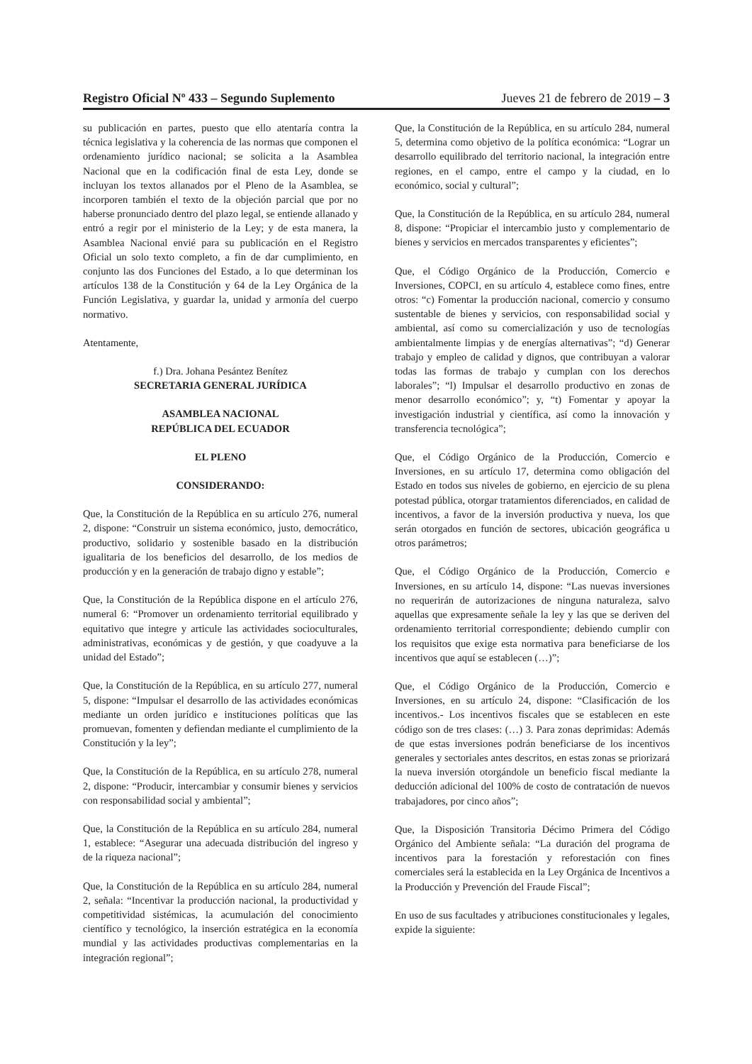Registro Oficial Nº 433 – Segundo Suplemento Jueves 21 de febrero de 2019 – 3
su publicación en partes, puesto que ello atentaría contra la técnica legislativa y la coherencia de las normas que componen el ordenamiento jurídico nacional; se solicita a la Asamblea Nacional que en la codificación final de esta Ley, donde se incluyan los textos allanados por el Pleno de la Asamblea, se incorporen también el texto de la objeción parcial que por no haberse pronunciado dentro del plazo legal, se entiende allanado y entró a regir por el ministerio de la Ley; y de esta manera, la Asamblea Nacional envié para su publicación en el Registro Oficial un solo texto completo, a fin de dar cumplimiento, en conjunto las dos Funciones del Estado, a lo que determinan los artículos 138 de la Constitución y 64 de la Ley Orgánica de la Función Legislativa, y guardar la, unidad y armonía del cuerpo normativo.
Atentamente,
f.) Dra. Johana Pesántez Benítez
SECRETARIA GENERAL JURÍDICA
ASAMBLEA NACIONAL
REPÚBLICA DEL ECUADOR
EL PLENO
CONSIDERANDO:
Que, la Constitución de la República en su artículo 276, numeral 2, dispone: “Construir un sistema económico, justo, democrático, productivo, solidario y sostenible basado en la distribución igualitaria de los beneficios del desarrollo, de los medios de producción y en la generación de trabajo digno y estable”;
Que, la Constitución de la República dispone en el artículo 276, numeral 6: “Promover un ordenamiento territorial equilibrado y equitativo que integre y articule las actividades socioculturales, administrativas, económicas y de gestión, y que coadyuve a la unidad del Estado”;
Que, la Constitución de la República, en su artículo 277, numeral 5, dispone: “Impulsar el desarrollo de las actividades económicas mediante un orden jurídico e instituciones políticas que las promuevan, fomenten y defiendan mediante el cumplimiento de la Constitución y la ley”;
Que, la Constitución de la República, en su artículo 278, numeral 2, dispone: “Producir, intercambiar y consumir bienes y servicios con responsabilidad social y ambiental”;
Que, la Constitución de la República en su artículo 284, numeral 1, establece: “Asegurar una adecuada distribución del ingreso y de la riqueza nacional”;
Que, la Constitución de la República en su artículo 284, numeral 2, señala: “Incentivar la producción nacional, la productividad y competitividad sistémicas, la acumulación del conocimiento científico y tecnológico, la inserción estratégica en la economía mundial y las actividades productivas complementarias en la integración regional”;
Que, la Constitución de la República, en su artículo 284, numeral 5, determina como objetivo de la política económica: “Lograr un desarrollo equilibrado del territorio nacional, la integración entre regiones, en el campo, entre el campo y la ciudad, en lo económico, social y cultural”;
Que, la Constitución de la República, en su artículo 284, numeral 8, dispone: “Propiciar el intercambio justo y complementario de bienes y servicios en mercados transparentes y eficientes”;
Que, el Código Orgánico de la Producción, Comercio e Inversiones, COPCI, en su artículo 4, establece como fines, entre otros: “c) Fomentar la producción nacional, comercio y consumo sustentable de bienes y servicios, con responsabilidad social y ambiental, así como su comercialización y uso de tecnologías ambientalmente limpias y de energías alternativas”; “d) Generar trabajo y empleo de calidad y dignos, que contribuyan a valorar todas las formas de trabajo y cumplan con los derechos laborales”; “l) Impulsar el desarrollo productivo en zonas de menor desarrollo económico”; y, “t) Fomentar y apoyar la investigación industrial y científica, así como la innovación y transferencia tecnológica”;
Que, el Código Orgánico de la Producción, Comercio e Inversiones, en su artículo 17, determina como obligación del Estado en todos sus niveles de gobierno, en ejercicio de su plena potestad pública, otorgar tratamientos diferenciados, en calidad de incentivos, a favor de la inversión productiva y nueva, los que serán otorgados en función de sectores, ubicación geográfica u otros parámetros;
Que, el Código Orgánico de la Producción, Comercio e Inversiones, en su artículo 14, dispone: “Las nuevas inversiones no requerirán de autorizaciones de ninguna naturaleza, salvo aquellas que expresamente señale la ley y las que se deriven del ordenamiento territorial correspondiente; debiendo cumplir con los requisitos que exige esta normativa para beneficiarse de los incentivos que aquí se establecen (…)”;
Que, el Código Orgánico de la Producción, Comercio e Inversiones, en su artículo 24, dispone: “Clasificación de los incentivos.- Los incentivos fiscales que se establecen en este código son de tres clases: (…) 3. Para zonas deprimidas: Además de que estas inversiones podrán beneficiarse de los incentivos generales y sectoriales antes descritos, en estas zonas se priorizará la nueva inversión otorgándole un beneficio fiscal mediante la deducción adicional del 100% de costo de contratación de nuevos trabajadores, por cinco años”;
Que, la Disposición Transitoria Décimo Primera del Código Orgánico del Ambiente señala: “La duración del programa de incentivos para la forestación y reforestación con fines comerciales será la establecida en la Ley Orgánica de Incentivos a la Producción y Prevención del Fraude Fiscal”;
En uso de sus facultades y atribuciones constitucionales y legales, expide la siguiente: